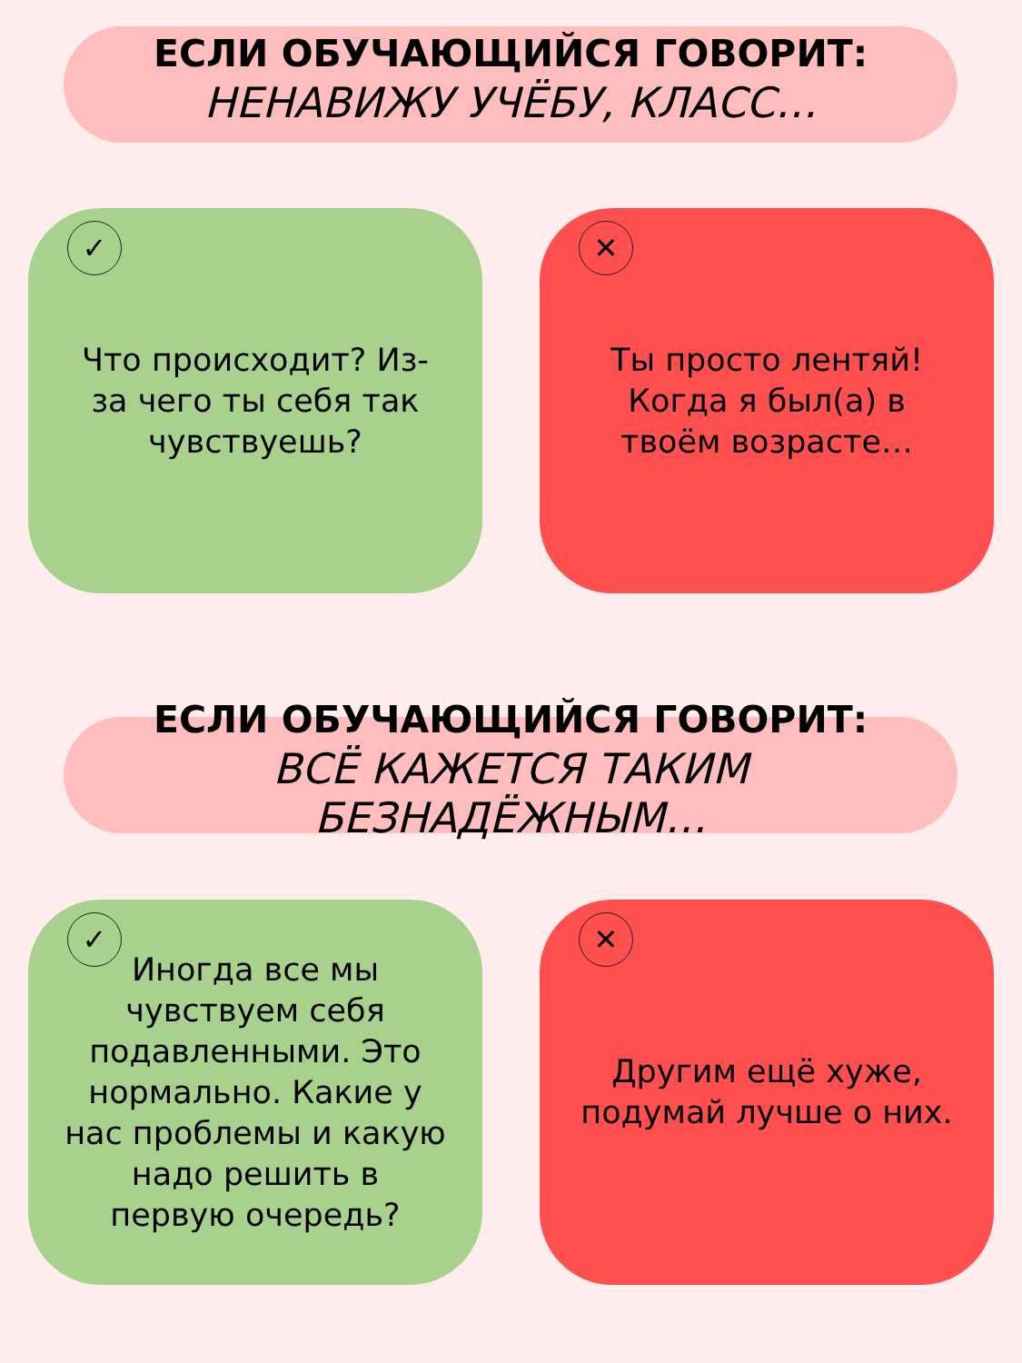ЕСЛИ ОБУЧАЮЩИЙСЯ ГОВОРИТ:
НЕНАВИЖУ УЧЁБУ, КЛАСС…
✓
Что происходит? Из-за чего ты себя так чувствуешь?
✕
Ты просто лентяй! Когда я был(а) в твоём возрасте…
ЕСЛИ ОБУЧАЮЩИЙСЯ ГОВОРИТ:
ВСЁ КАЖЕТСЯ ТАКИМ
БЕЗНАДЁЖНЫМ…
✓
Иногда все мы чувствуем себя подавленными. Это нормально. Какие у нас проблемы и какую надо решить в первую очередь?
✕
Другим ещё хуже, подумай лучше о них.